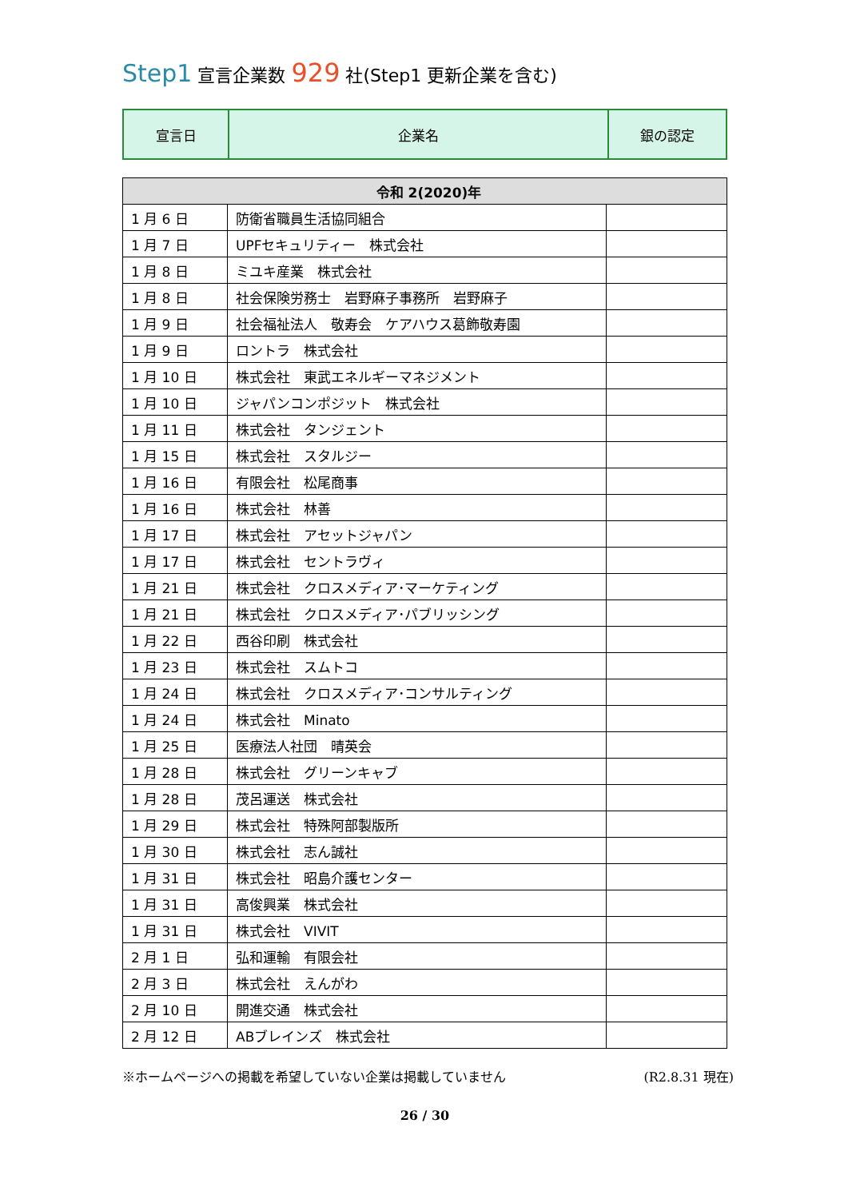Step1 宣言企業数 929 社(Step1 更新企業を含む)
| 宣言日 | 企業名 | 銀の認定 |
| 令和 2(2020)年 | | |
| --- | --- | --- |
| 1 月 6 日 | 防衛省職員生活協同組合 | |
| 1 月 7 日 | UPFセキュリティー 株式会社 | |
| 1 月 8 日 | ミユキ産業 株式会社 | |
| 1 月 8 日 | 社会保険労務士 岩野麻子事務所 岩野麻子 | |
| 1 月 9 日 | 社会福祉法人 敬寿会 ケアハウス葛飾敬寿園 | |
| 1 月 9 日 | ロントラ 株式会社 | |
| 1 月 10 日 | 株式会社 東武エネルギーマネジメント | |
| 1 月 10 日 | ジャパンコンポジット 株式会社 | |
| 1 月 11 日 | 株式会社 タンジェント | |
| 1 月 15 日 | 株式会社 スタルジー | |
| 1 月 16 日 | 有限会社 松尾商事 | |
| 1 月 16 日 | 株式会社 林善 | |
| 1 月 17 日 | 株式会社 アセットジャパン | |
| 1 月 17 日 | 株式会社 セントラヴィ | |
| 1 月 21 日 | 株式会社 クロスメディア･マーケティング | |
| 1 月 21 日 | 株式会社 クロスメディア･パブリッシング | |
| 1 月 22 日 | 西谷印刷 株式会社 | |
| 1 月 23 日 | 株式会社 スムトコ | |
| 1 月 24 日 | 株式会社 クロスメディア･コンサルティング | |
| 1 月 24 日 | 株式会社 Minato | |
| 1 月 25 日 | 医療法人社団 晴英会 | |
| 1 月 28 日 | 株式会社 グリーンキャブ | |
| 1 月 28 日 | 茂呂運送 株式会社 | |
| 1 月 29 日 | 株式会社 特殊阿部製版所 | |
| 1 月 30 日 | 株式会社 志ん誠社 | |
| 1 月 31 日 | 株式会社 昭島介護センター | |
| 1 月 31 日 | 高俊興業 株式会社 | |
| 1 月 31 日 | 株式会社 VIVIT | |
| 2 月 1 日 | 弘和運輸 有限会社 | |
| 2 月 3 日 | 株式会社 えんがわ | |
| 2 月 10 日 | 開進交通 株式会社 | |
| 2 月 12 日 | ABブレインズ 株式会社 | |
※ホームページへの掲載を希望していない企業は掲載していません (R2.8.31 現在)
26 / 30